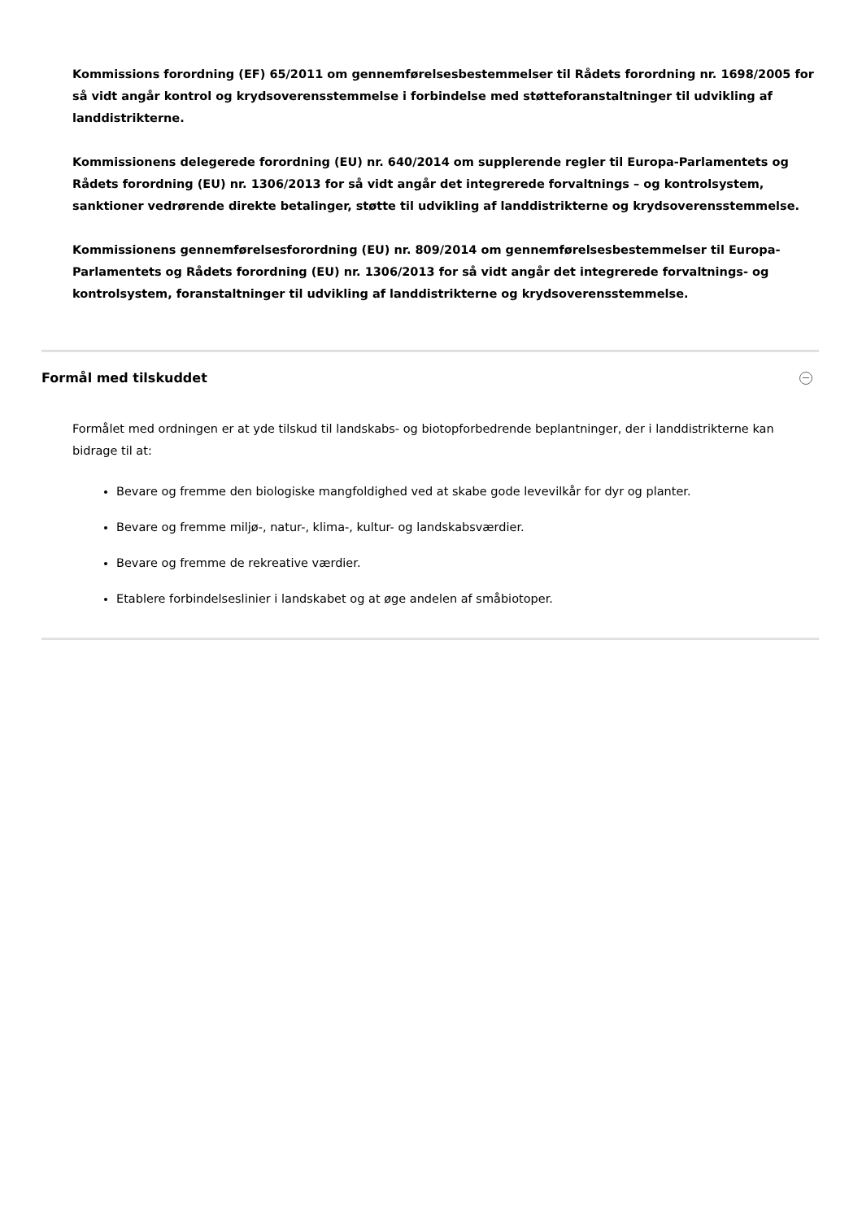Kommissions forordning (EF) 65/2011 om gennemførelsesbestemmelser til Rådets forordning nr. 1698/2005 for så vidt angår kontrol og krydsoverensstemmelse i forbindelse med støtteforanstaltninger til udvikling af landdistrikterne.
Kommissionens delegerede forordning (EU) nr. 640/2014 om supplerende regler til Europa-Parlamentets og Rådets forordning (EU) nr. 1306/2013 for så vidt angår det integrerede forvaltnings – og kontrolsystem, sanktioner vedrørende direkte betalinger, støtte til udvikling af landdistrikterne og krydsoverensstemmelse.
Kommissionens gennemførelsesforordning (EU) nr. 809/2014 om gennemførelsesbestemmelser til Europa-Parlamentets og Rådets forordning (EU) nr. 1306/2013 for så vidt angår det integrerede forvaltnings- og kontrolsystem, foranstaltninger til udvikling af landdistrikterne og krydsoverensstemmelse.
Formål med tilskuddet
Formålet med ordningen er at yde tilskud til landskabs- og biotopforbedrende beplantninger, der i landdistrikterne kan bidrage til at:
Bevare og fremme den biologiske mangfoldighed ved at skabe gode levevilkår for dyr og planter.
Bevare og fremme miljø-, natur-, klima-, kultur- og landskabsværdier.
Bevare og fremme de rekreative værdier.
Etablere forbindelseslinier i landskabet og at øge andelen af småbiotoper.